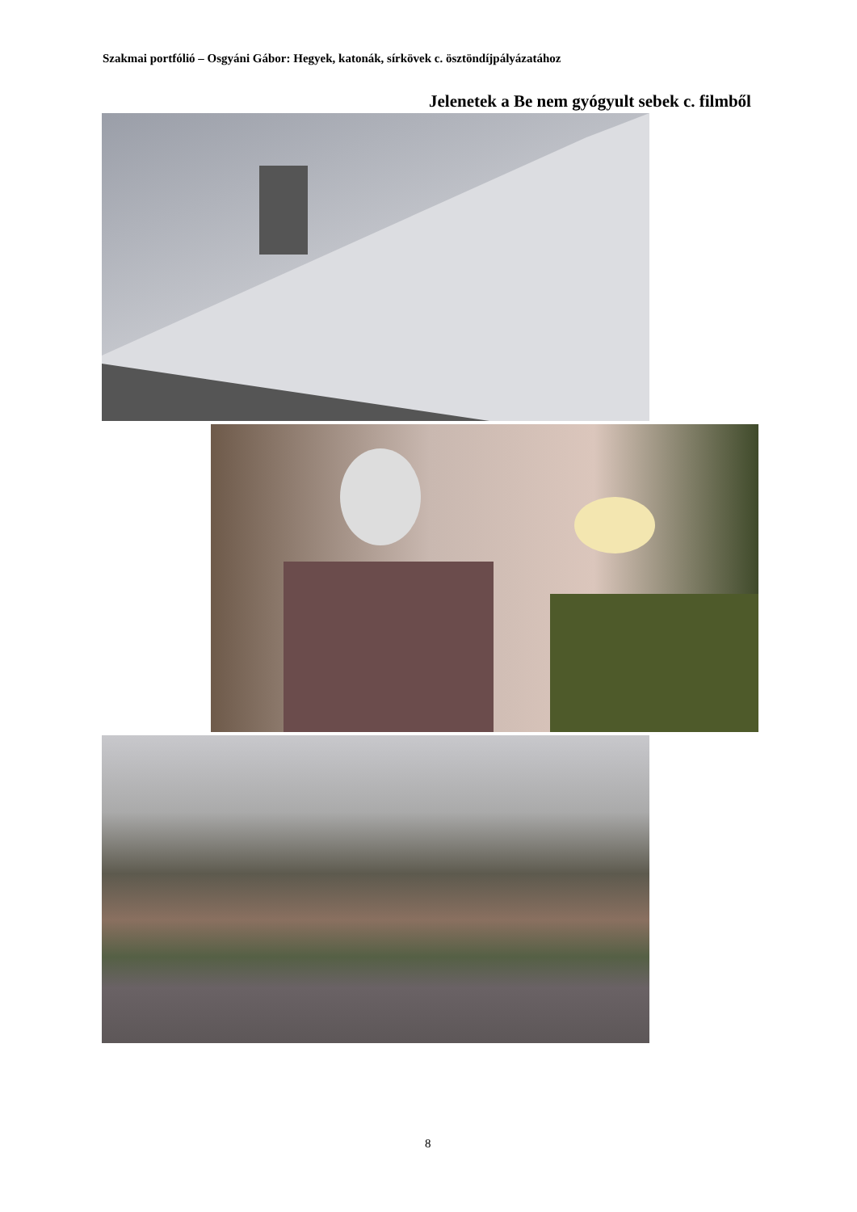Szakmai portfólió – Osgyáni Gábor: Hegyek, katonák, sírkövek c. ösztöndíjpályázatához
Jelenetek a Be nem gyógyult sebek c. filmből
8